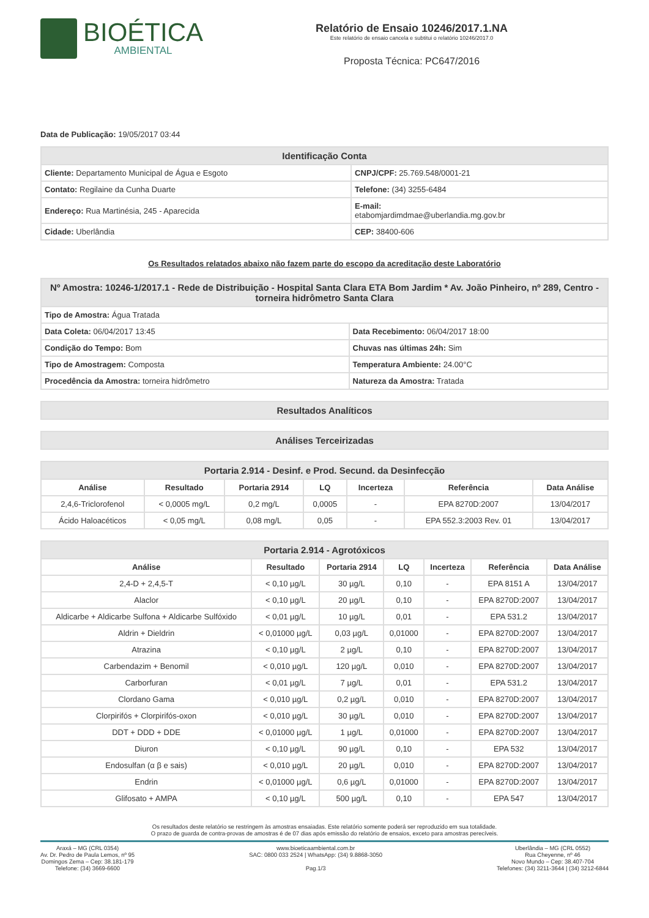BIOÉTICA
AMBIENTAL
Relatório de Ensaio 10246/2017.1.NA
Este relatório de ensaio cancela e subtitui o relatório 10246/2017.0
Proposta Técnica: PC647/2016
Data de Publicação: 19/05/2017 03:44
| Identificação Conta | |
| Cliente: Departamento Municipal de Água e Esgoto | CNPJ/CPF: 25.769.548/0001-21 |
| Contato: Regilaine da Cunha Duarte | Telefone: (34) 3255-6484 |
| Endereço: Rua Martinésia, 245 - Aparecida | E-mail: etabomjardimdmae@uberlandia.mg.gov.br |
| Cidade: Uberlândia | CEP: 38400-606 |
Os Resultados relatados abaixo não fazem parte do escopo da acreditação deste Laboratório
| Nº Amostra: 10246-1/2017.1 - Rede de Distribuição - Hospital Santa Clara ETA Bom Jardim * Av. João Pinheiro, nº 289, Centro - torneira hidrômetro Santa Clara | |
| Tipo de Amostra: Água Tratada | |
| Data Coleta: 06/04/2017 13:45 | Data Recebimento: 06/04/2017 18:00 |
| Condição do Tempo: Bom | Chuvas nas últimas 24h: Sim |
| Tipo de Amostragem: Composta | Temperatura Ambiente: 24.00°C |
| Procedência da Amostra: torneira hidrômetro | Natureza da Amostra: Tratada |
| Resultados Analíticos |
| Análises Terceirizadas |
| Portaria 2.914 - Desinf. e Prod. Secund. da Desinfecção | | | | | | |
| Análise | Resultado | Portaria 2914 | LQ | Incerteza | Referência | Data Análise |
| 2,4,6-Triclorofenol | < 0,0005 mg/L | 0,2 mg/L | 0,0005 | - | EPA 8270D:2007 | 13/04/2017 |
| Ácido Haloacéticos | < 0,05 mg/L | 0,08 mg/L | 0,05 | - | EPA 552.3:2003 Rev. 01 | 13/04/2017 |
| Portaria 2.914 - Agrotóxicos | | | | | | |
| Análise | Resultado | Portaria 2914 | LQ | Incerteza | Referência | Data Análise |
| 2,4-D + 2,4,5-T | < 0,10 µg/L | 30 µg/L | 0,10 | - | EPA 8151 A | 13/04/2017 |
| Alaclor | < 0,10 µg/L | 20 µg/L | 0,10 | - | EPA 8270D:2007 | 13/04/2017 |
| Aldicarbe + Aldicarbe Sulfona + Aldicarbe Sulfóxido | < 0,01 µg/L | 10 µg/L | 0,01 | - | EPA 531.2 | 13/04/2017 |
| Aldrin + Dieldrin | < 0,01000 µg/L | 0,03 µg/L | 0,01000 | - | EPA 8270D:2007 | 13/04/2017 |
| Atrazina | < 0,10 µg/L | 2 µg/L | 0,10 | - | EPA 8270D:2007 | 13/04/2017 |
| Carbendazim + Benomil | < 0,010 µg/L | 120 µg/L | 0,010 | - | EPA 8270D:2007 | 13/04/2017 |
| Carborfuran | < 0,01 µg/L | 7 µg/L | 0,01 | - | EPA 531.2 | 13/04/2017 |
| Clordano Gama | < 0,010 µg/L | 0,2 µg/L | 0,010 | - | EPA 8270D:2007 | 13/04/2017 |
| Clorpirifós + Clorpirifós-oxon | < 0,010 µg/L | 30 µg/L | 0,010 | - | EPA 8270D:2007 | 13/04/2017 |
| DDT + DDD + DDE | < 0,01000 µg/L | 1 µg/L | 0,01000 | - | EPA 8270D:2007 | 13/04/2017 |
| Diuron | < 0,10 µg/L | 90 µg/L | 0,10 | - | EPA 532 | 13/04/2017 |
| Endosulfan (α β e sais) | < 0,010 µg/L | 20 µg/L | 0,010 | - | EPA 8270D:2007 | 13/04/2017 |
| Endrin | < 0,01000 µg/L | 0,6 µg/L | 0,01000 | - | EPA 8270D:2007 | 13/04/2017 |
| Glifosato + AMPA | < 0,10 µg/L | 500 µg/L | 0,10 | - | EPA 547 | 13/04/2017 |
Os resultados deste relatório se restringem às amostras ensaiadas. Este relatório somente poderá ser reproduzido em sua totalidade.
O prazo de guarda de contra-provas de amostras é de 07 dias após emissão do relatório de ensaios, exceto para amostras perecíveis.
Araxá – MG (CRL 0354)
Av. Dr. Pedro de Paula Lemos, nº 95
Domingos Zema – Cep: 38.181-179
Telefone: (34) 3669-6600
www.bioeticaambiental.com.br
SAC: 0800 033 2524 | WhatsApp: (34) 9.8868-3050
Pag.1/3
Uberlândia – MG (CRL 0552)
Rua Cheyenne, nº 46
Novo Mundo – Cep: 38.407-704
Telefones: (34) 3211-3644 | (34) 3212-6844